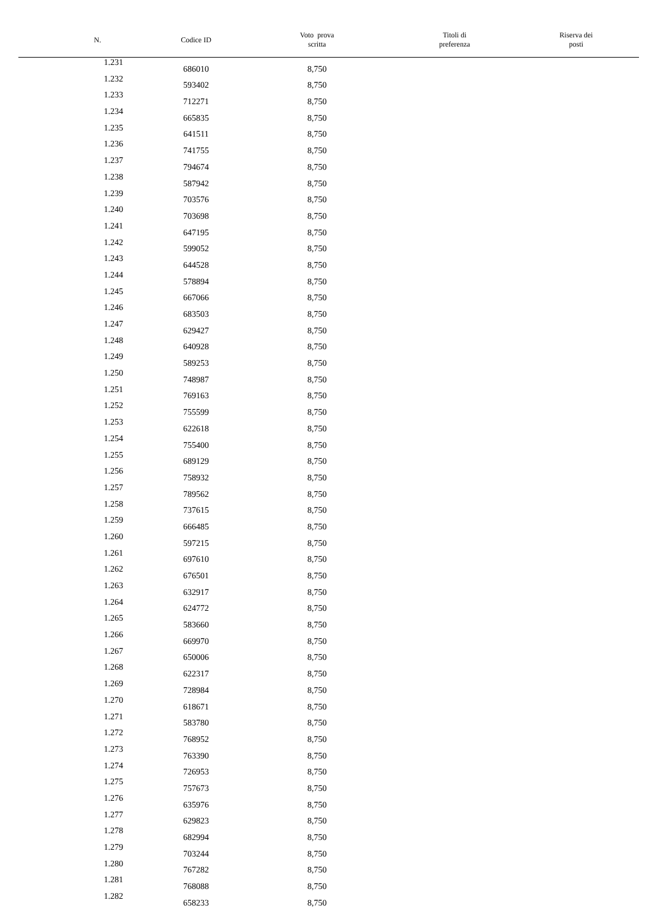| N. | Codice ID | Voto prova scritta | Titoli di preferenza | Riserva dei posti |
| --- | --- | --- | --- | --- |
| 1.231 | 686010 | 8,750 | | |
| 1.232 | 593402 | 8,750 | | |
| 1.233 | 712271 | 8,750 | | |
| 1.234 | 665835 | 8,750 | | |
| 1.235 | 641511 | 8,750 | | |
| 1.236 | 741755 | 8,750 | | |
| 1.237 | 794674 | 8,750 | | |
| 1.238 | 587942 | 8,750 | | |
| 1.239 | 703576 | 8,750 | | |
| 1.240 | 703698 | 8,750 | | |
| 1.241 | 647195 | 8,750 | | |
| 1.242 | 599052 | 8,750 | | |
| 1.243 | 644528 | 8,750 | | |
| 1.244 | 578894 | 8,750 | | |
| 1.245 | 667066 | 8,750 | | |
| 1.246 | 683503 | 8,750 | | |
| 1.247 | 629427 | 8,750 | | |
| 1.248 | 640928 | 8,750 | | |
| 1.249 | 589253 | 8,750 | | |
| 1.250 | 748987 | 8,750 | | |
| 1.251 | 769163 | 8,750 | | |
| 1.252 | 755599 | 8,750 | | |
| 1.253 | 622618 | 8,750 | | |
| 1.254 | 755400 | 8,750 | | |
| 1.255 | 689129 | 8,750 | | |
| 1.256 | 758932 | 8,750 | | |
| 1.257 | 789562 | 8,750 | | |
| 1.258 | 737615 | 8,750 | | |
| 1.259 | 666485 | 8,750 | | |
| 1.260 | 597215 | 8,750 | | |
| 1.261 | 697610 | 8,750 | | |
| 1.262 | 676501 | 8,750 | | |
| 1.263 | 632917 | 8,750 | | |
| 1.264 | 624772 | 8,750 | | |
| 1.265 | 583660 | 8,750 | | |
| 1.266 | 669970 | 8,750 | | |
| 1.267 | 650006 | 8,750 | | |
| 1.268 | 622317 | 8,750 | | |
| 1.269 | 728984 | 8,750 | | |
| 1.270 | 618671 | 8,750 | | |
| 1.271 | 583780 | 8,750 | | |
| 1.272 | 768952 | 8,750 | | |
| 1.273 | 763390 | 8,750 | | |
| 1.274 | 726953 | 8,750 | | |
| 1.275 | 757673 | 8,750 | | |
| 1.276 | 635976 | 8,750 | | |
| 1.277 | 629823 | 8,750 | | |
| 1.278 | 682994 | 8,750 | | |
| 1.279 | 703244 | 8,750 | | |
| 1.280 | 767282 | 8,750 | | |
| 1.281 | 768088 | 8,750 | | |
| 1.282 | 658233 | 8,750 | | |